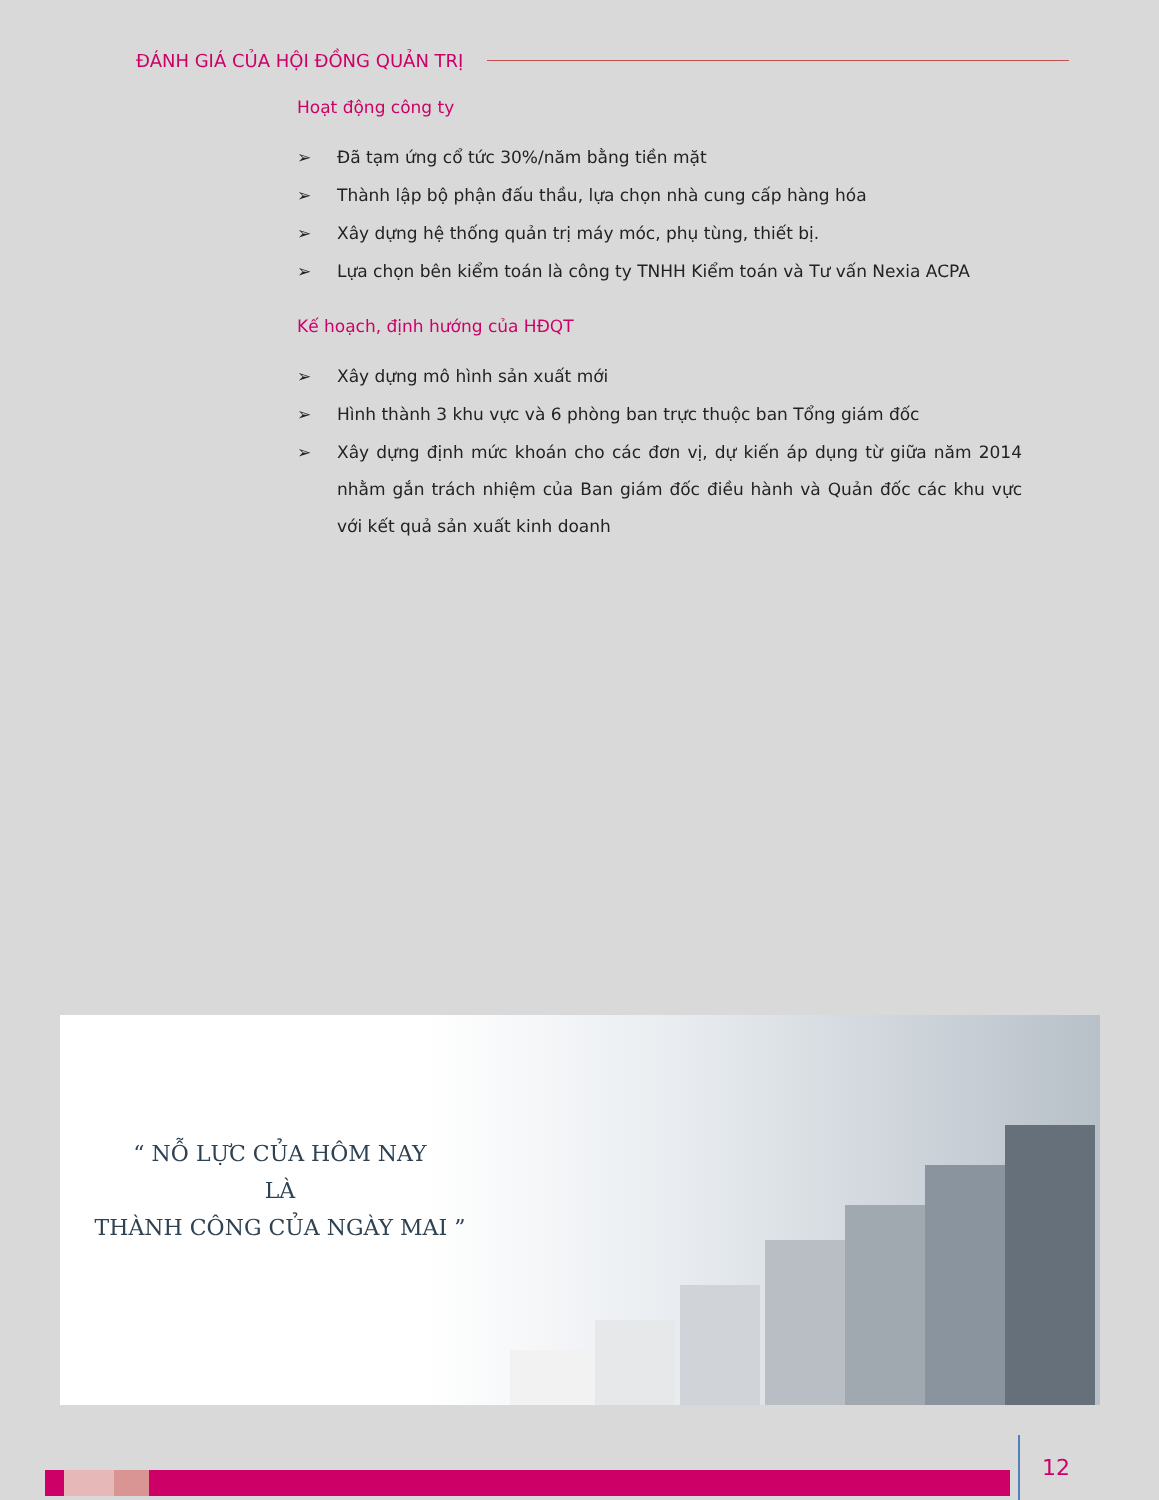ĐÁNH GIÁ CỦA HỘI ĐỒNG QUẢN TRỊ
Hoạt động công ty
➢ Đã tạm ứng cổ tức 30%/năm bằng tiền mặt
➢ Thành lập bộ phận đấu thầu, lựa chọn nhà cung cấp hàng hóa
➢ Xây dựng hệ thống quản trị máy móc, phụ tùng, thiết bị.
➢ Lựa chọn bên kiểm toán là công ty TNHH Kiểm toán và Tư vấn Nexia ACPA
Kế hoạch, định hướng của HĐQT
➢ Xây dựng mô hình sản xuất mới
➢ Hình thành 3 khu vực và 6 phòng ban trực thuộc ban Tổng giám đốc
➢ Xây dựng định mức khoán cho các đơn vị, dự kiến áp dụng từ giữa năm 2014 nhằm gắn trách nhiệm của Ban giám đốc điều hành và Quản đốc các khu vực với kết quả sản xuất kinh doanh
“ NỖ LỰC CỦA HÔM NAY
LÀ
THÀNH CÔNG CỦA NGÀY MAI ”
12